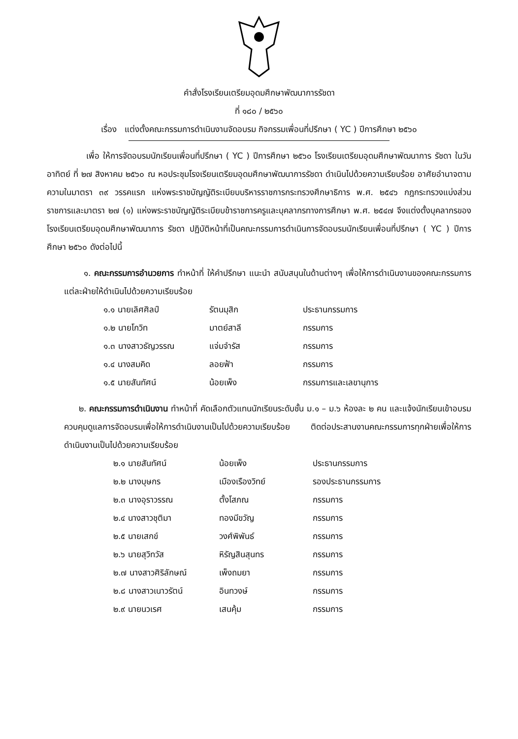คำสั่งโรงเรียนเตรียมอุดมศึกษาพัฒนาการรัชดา
ที่ ๑๘๐ / ๒๕๖๐
เรื่อง แต่งตั้งคณะกรรมการดำเนินงานจัดอบรม กิจกรรมเพื่อนที่ปรึกษา ( YC ) ปีการศึกษา ๒๕๖๐
เพื่อ ให้การจัดอบรมนักเรียนเพื่อนที่ปรึกษา ( YC ) ปีการศึกษา ๒๕๖๐ โรงเรียนเตรียมอุดมศึกษาพัฒนาการ รัชดา ในวันอาทิตย์ ที่ ๒๗ สิงหาคม ๒๕๖๐ ณ หอประชุมโรงเรียนเตรียมอุดมศึกษาพัฒนาการรัชดา ดำเนินไปด้วยความเรียบร้อย อาศัยอำนาจตามความในมาตรา ๓๙ วรรคแรก แห่งพระราชบัญญัติระเบียบบริหารราชการกระทรวงศึกษาธิการ พ.ศ. ๒๕๔๖ กฎกระทรวงแบ่งส่วนราชการและมาตรา ๒๗ (๑) แห่งพระราชบัญญัติระเบียบข้าราชการครูและบุคลากรทางการศึกษา พ.ศ. ๒๕๔๗ จึงแต่งตั้งบุคลากรของโรงเรียนเตรียมอุดมศึกษาพัฒนาการ รัชดา ปฏิบัติหน้าที่เป็นคณะกรรมการดำเนินการจัดอบรมนักเรียนเพื่อนที่ปรึกษา ( YC ) ปีการศึกษา ๒๕๖๐ ดังต่อไปนี้
๑. คณะกรรมการอำนวยการ ทำหน้าที่ ให้คำปรึกษา แนะนำ สนับสนุนในด้านต่างๆ เพื่อให้การดำเนินงานของคณะกรรมการแต่ละฝ่ายให้ดำเนินไปด้วยความเรียบร้อย
| ๑.๑ นายเลิศศิลป์ | รัตนมุสิก | ประธานกรรมการ |
| ๑.๒ นายโกวิท | มาตย์สาลี | กรรมการ |
| ๑.๓ นางสาวธัญวรรณ | แจ่มจำรัส | กรรมการ |
| ๑.๔ นางสมคิด | ลอยฟ้า | กรรมการ |
| ๑.๕ นายสันทัศน์ | น้อยเพ็ง | กรรมการและเลขานุการ |
๒. คณะกรรมการดำเนินงาน ทำหน้าที่ คัดเลือกตัวแทนนักเรียนระดับชั้น ม.๑ – ม.๖ ห้องละ ๒ คน และแจ้งนักเรียนเข้าอบรมควบคุมดูแลการจัดอบรมเพื่อให้การดำเนินงานเป็นไปด้วยความเรียบร้อย ติดต่อประสานงานคณะกรรมการทุกฝ่ายเพื่อให้การดำเนินงานเป็นไปด้วยความเรียบร้อย
| ๒.๑ นายสันทัศน์ | น้อยเพ็ง | ประธานกรรมการ |
| ๒.๒ นางบุษกร | เมืองเรืองวิทย์ | รองประธานกรรมการ |
| ๒.๓ นางอุราวรรณ | ตั้งโสภณ | กรรมการ |
| ๒.๔ นางสาวชุติมา | ทองมีขวัญ | กรรมการ |
| ๒.๕ นายเสกข์ | วงศ์พิพันธ์ | กรรมการ |
| ๒.๖ นายสุวิทวัส | หิรัญสินสุนทร | กรรมการ |
| ๒.๗ นางสาวศิริลักษณ์ | เพ็งถมยา | กรรมการ |
| ๒.๘ นางสาวเนาวรัตน์ | อินทวงษ์ | กรรมการ |
| ๒.๙ นายนวเรศ | เสนคุ้ม | กรรมการ |